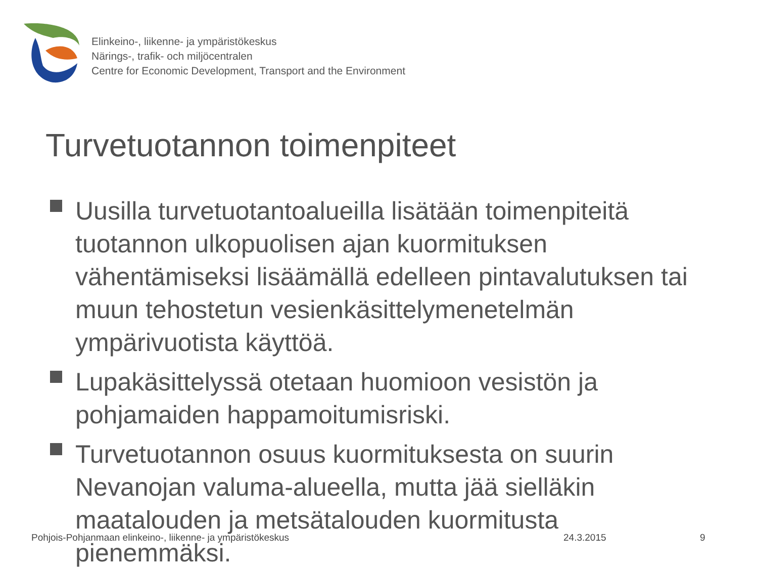Elinkeino-, liikenne- ja ympäristökeskus
Närings-, trafik- och miljöcentralen
Centre for Economic Development, Transport and the Environment
Turvetuotannon toimenpiteet
Uusilla turvetuotantoalueilla lisätään toimenpiteitä tuotannon ulkopuolisen ajan kuormituksen vähentämiseksi lisäämällä edelleen pintavalutuksen tai muun tehostetun vesienkäsittelymenetelmän ympärivuotista käyttöä.
Lupakäsittelyssä otetaan huomioon vesistön ja pohjamaiden happamoitumisriski.
Turvetuotannon osuus kuormituksesta on suurin Nevanojan valuma-alueella, mutta jää sielläkin maatalouden ja metsätalouden kuormitusta pienemmäksi.
Pohjois-Pohjanmaan elinkeino-, liikenne- ja ympäristökeskus
24.3.2015 9